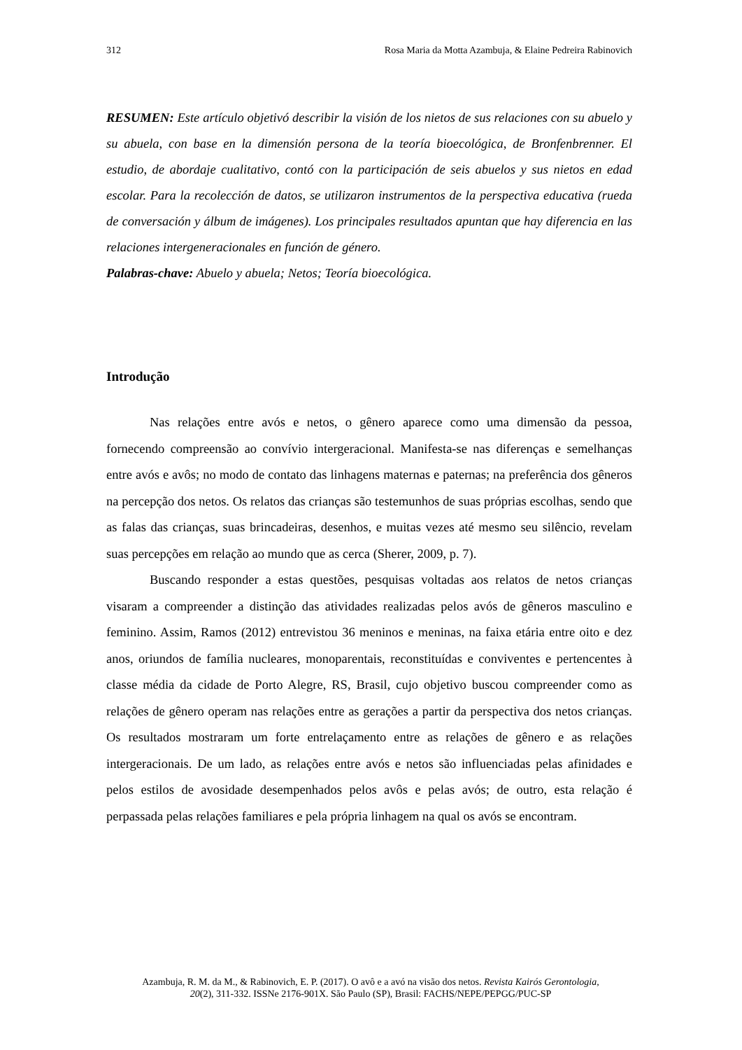312 Rosa Maria da Motta Azambuja, & Elaine Pedreira Rabinovich
RESUMEN: Este artículo objetivó describir la visión de los nietos de sus relaciones con su abuelo y su abuela, con base en la dimensión persona de la teoría bioecológica, de Bronfenbrenner. El estudio, de abordaje cualitativo, contó con la participación de seis abuelos y sus nietos en edad escolar. Para la recolección de datos, se utilizaron instrumentos de la perspectiva educativa (rueda de conversación y álbum de imágenes). Los principales resultados apuntan que hay diferencia en las relaciones intergeneracionales en función de género.
Palabras-chave: Abuelo y abuela; Netos; Teoría bioecológica.
Introdução
Nas relações entre avós e netos, o gênero aparece como uma dimensão da pessoa, fornecendo compreensão ao convívio intergeracional. Manifesta-se nas diferenças e semelhanças entre avós e avôs; no modo de contato das linhagens maternas e paternas; na preferência dos gêneros na percepção dos netos. Os relatos das crianças são testemunhos de suas próprias escolhas, sendo que as falas das crianças, suas brincadeiras, desenhos, e muitas vezes até mesmo seu silêncio, revelam suas percepções em relação ao mundo que as cerca (Sherer, 2009, p. 7).
Buscando responder a estas questões, pesquisas voltadas aos relatos de netos crianças visaram a compreender a distinção das atividades realizadas pelos avós de gêneros masculino e feminino. Assim, Ramos (2012) entrevistou 36 meninos e meninas, na faixa etária entre oito e dez anos, oriundos de família nucleares, monoparentais, reconstituídas e conviventes e pertencentes à classe média da cidade de Porto Alegre, RS, Brasil, cujo objetivo buscou compreender como as relações de gênero operam nas relações entre as gerações a partir da perspectiva dos netos crianças. Os resultados mostraram um forte entrelaçamento entre as relações de gênero e as relações intergeracionais. De um lado, as relações entre avós e netos são influenciadas pelas afinidades e pelos estilos de avosidade desempenhados pelos avôs e pelas avós; de outro, esta relação é perpassada pelas relações familiares e pela própria linhagem na qual os avós se encontram.
Azambuja, R. M. da M., & Rabinovich, E. P. (2017). O avô e a avó na visão dos netos. Revista Kairós Gerontologia,
20(2), 311-332. ISSNe 2176-901X. São Paulo (SP), Brasil: FACHS/NEPE/PEPGG/PUC-SP